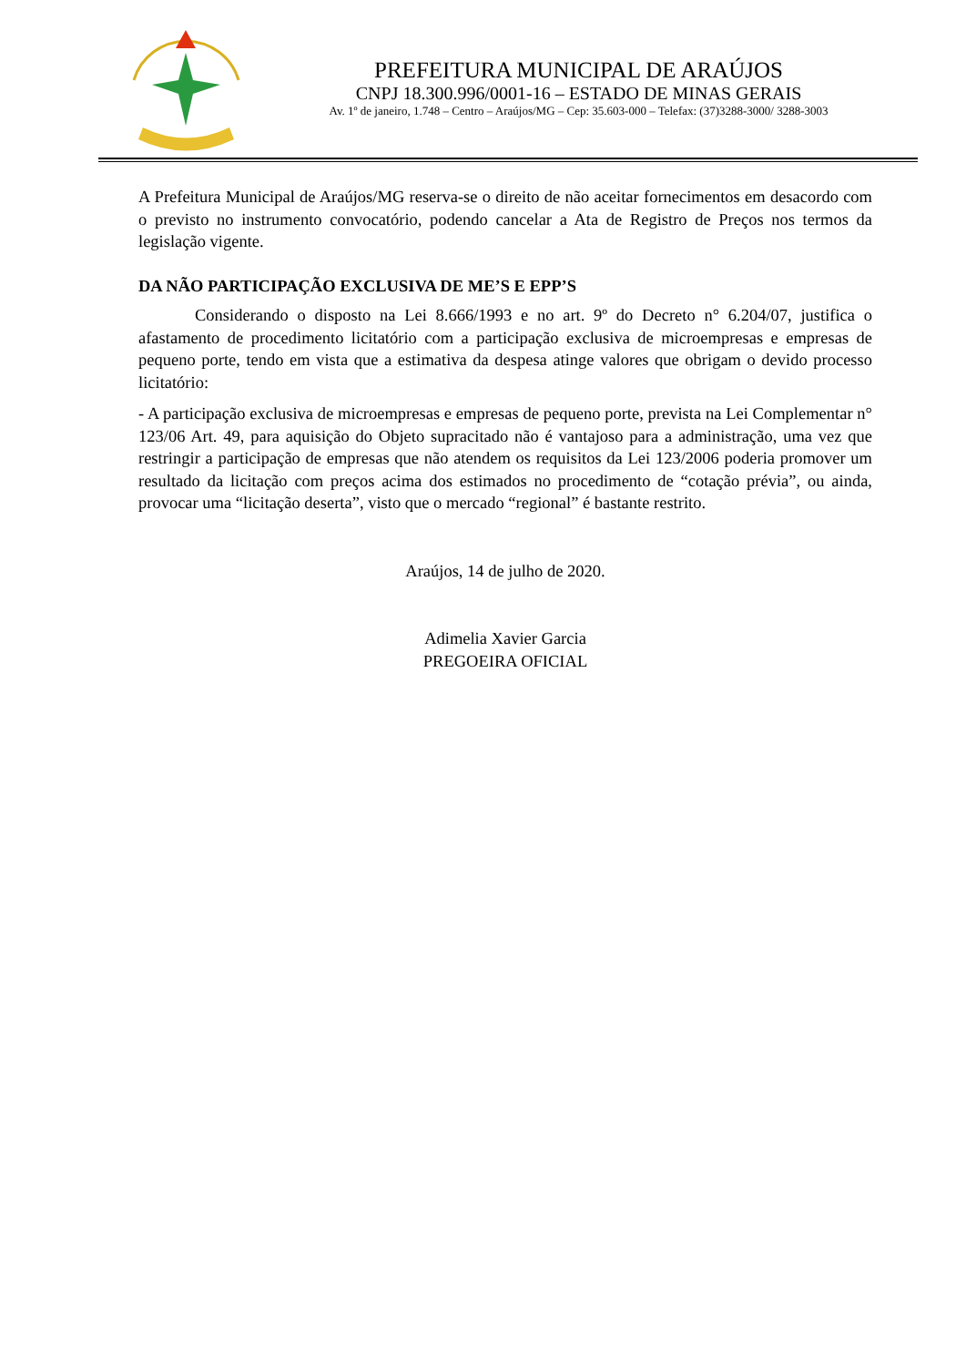PREFEITURA MUNICIPAL DE ARAÚJOS
CNPJ 18.300.996/0001-16 – ESTADO DE MINAS GERAIS
Av. 1º de janeiro, 1.748 – Centro – Araújos/MG – Cep: 35.603-000 – Telefax: (37)3288-3000/ 3288-3003
A Prefeitura Municipal de Araújos/MG reserva-se o direito de não aceitar fornecimentos em desacordo com o previsto no instrumento convocatório, podendo cancelar a Ata de Registro de Preços nos termos da legislação vigente.
DA NÃO PARTICIPAÇÃO EXCLUSIVA DE ME’S E EPP’S
Considerando o disposto na Lei 8.666/1993 e no art. 9º do Decreto n° 6.204/07, justifica o afastamento de procedimento licitatório com a participação exclusiva de microempresas e empresas de pequeno porte, tendo em vista que a estimativa da despesa atinge valores que obrigam o devido processo licitatório:
- A participação exclusiva de microempresas e empresas de pequeno porte, prevista na Lei Complementar n° 123/06 Art. 49, para aquisição do Objeto supracitado não é vantajoso para a administração, uma vez que restringir a participação de empresas que não atendem os requisitos da Lei 123/2006 poderia promover um resultado da licitação com preços acima dos estimados no procedimento de “cotação prévia”, ou ainda, provocar uma “licitação deserta”, visto que o mercado “regional” é bastante restrito.
Araújos, 14 de julho de 2020.
Adimelia Xavier Garcia
PREGOEIRA OFICIAL